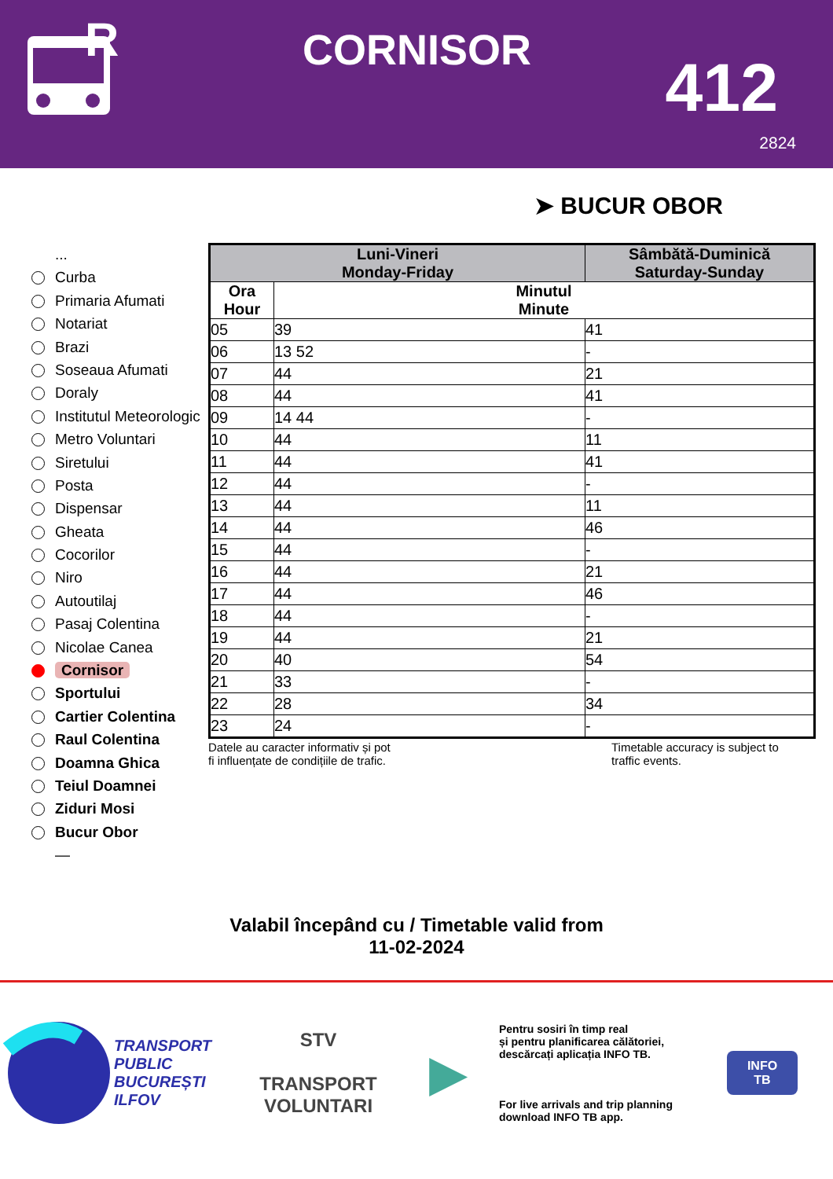R
CORNISOR 412
2824
➤ BUCUR OBOR
...
Curba
Primaria Afumati
Notariat
Brazi
Soseaua Afumati
Doraly
Institutul Meteorologic
Metro Voluntari
Siretului
Posta
Dispensar
Gheata
Cocorilor
Niro
Autoutilaj
Pasaj Colentina
Nicolae Canea
Cornisor
Sportului
Cartier Colentina
Raul Colentina
Doamna Ghica
Teiul Doamnei
Ziduri Mosi
Bucur Obor
—
| Luni-Vineri Monday-Friday | | Sâmbătă-Duminică Saturday-Sunday | |
| --- | --- | --- | --- |
| Ora Hour | Minutul Minute | | |
| 05 | 39 | | 41 |
| 06 | 13 52 | | - |
| 07 | 44 | | 21 |
| 08 | 44 | | 41 |
| 09 | 14 44 | | - |
| 10 | 44 | | 11 |
| 11 | 44 | | 41 |
| 12 | 44 | | - |
| 13 | 44 | | 11 |
| 14 | 44 | | 46 |
| 15 | 44 | | - |
| 16 | 44 | | 21 |
| 17 | 44 | | 46 |
| 18 | 44 | | - |
| 19 | 44 | | 21 |
| 20 | 40 | | 54 |
| 21 | 33 | | - |
| 22 | 28 | | 34 |
| 23 | 24 | | - |
Datele au caracter informativ și pot
fi influențate de condițiile de trafic.
Timetable accuracy is subject to
traffic events.
Valabil începând cu / Timetable valid from
11-02-2024
TRANSPORT
PUBLIC
BUCUREȘTI
ILFOV
STV
TRANSPORT
VOLUNTARI
▶
Pentru sosiri în timp real
și pentru planificarea călătoriei,
descărcați aplicația INFO TB.
For live arrivals and trip planning
download INFO TB app.
INFO
TB